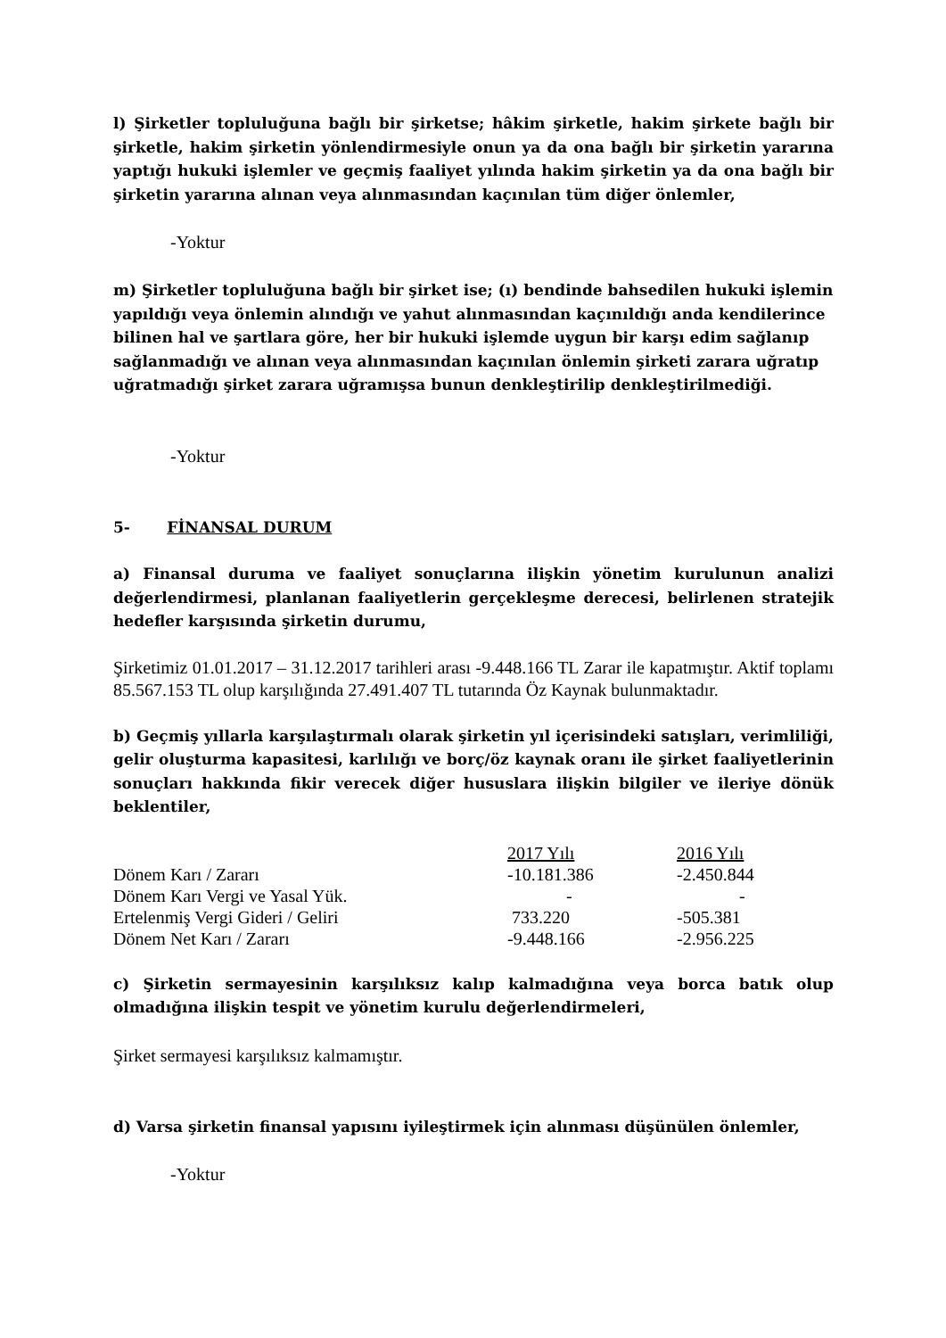l) Şirketler topluluğuna bağlı bir şirketse; hâkim şirketle, hakim şirkete bağlı bir şirketle, hakim şirketin yönlendirmesiyle onun ya da ona bağlı bir şirketin yararına yaptığı hukuki işlemler ve geçmiş faaliyet yılında hakim şirketin ya da ona bağlı bir şirketin yararına alınan veya alınmasından kaçınılan tüm diğer önlemler,
-Yoktur
m) Şirketler topluluğuna bağlı bir şirket ise; (ı) bendinde bahsedilen hukuki işlemin yapıldığı veya önlemin alındığı ve yahut alınmasından kaçınıldığı anda kendilerince bilinen hal ve şartlara göre, her bir hukuki işlemde uygun bir karşı edim sağlanıp sağlanmadığı ve alınan veya alınmasından kaçınılan önlemin şirketi zarara uğratıp uğratmadığı şirket zarara uğramışsa bunun denkleştirilip denkleştirilmediği.
-Yoktur
5- FİNANSAL DURUM
a) Finansal duruma ve faaliyet sonuçlarına ilişkin yönetim kurulunun analizi değerlendirmesi, planlanan faaliyetlerin gerçekleşme derecesi, belirlenen stratejik hedefler karşısında şirketin durumu,
Şirketimiz 01.01.2017 – 31.12.2017 tarihleri arası -9.448.166 TL Zarar ile kapatmıştır. Aktif toplamı 85.567.153 TL olup karşılığında 27.491.407 TL tutarında Öz Kaynak bulunmaktadır.
b) Geçmiş yıllarla karşılaştırmalı olarak şirketin yıl içerisindeki satışları, verimliliği, gelir oluşturma kapasitesi, karlılığı ve borç/öz kaynak oranı ile şirket faaliyetlerinin sonuçları hakkında fikir verecek diğer hususlara ilişkin bilgiler ve ileriye dönük beklentiler,
| | 2017 Yılı | 2016 Yılı |
| Dönem Karı / Zararı | -10.181.386 | -2.450.844 |
| Dönem Karı Vergi ve Yasal Yük. | - | - |
| Ertelenmiş Vergi Gideri / Geliri | 733.220 | -505.381 |
| Dönem Net Karı / Zararı | -9.448.166 | -2.956.225 |
c) Şirketin sermayesinin karşılıksız kalıp kalmadığına veya borca batık olup olmadığına ilişkin tespit ve yönetim kurulu değerlendirmeleri,
Şirket sermayesi karşılıksız kalmamıştır.
d) Varsa şirketin finansal yapısını iyileştirmek için alınması düşünülen önlemler,
-Yoktur